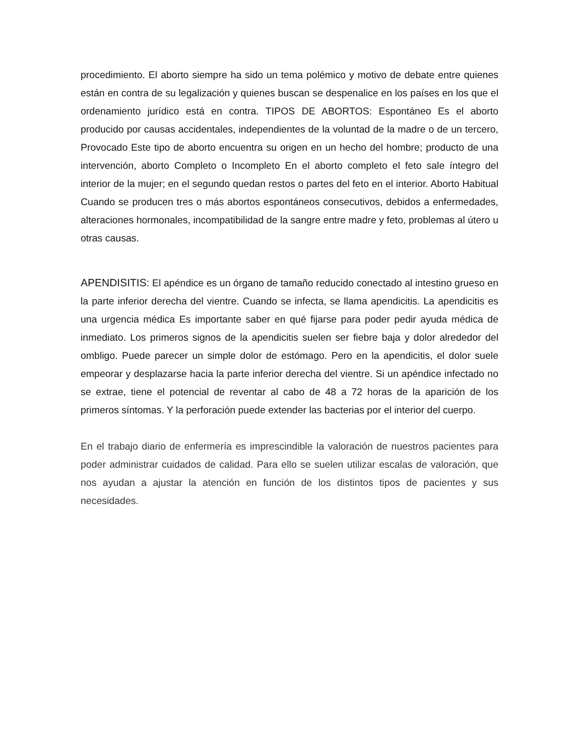procedimiento. El aborto siempre ha sido un tema polémico y motivo de debate entre quienes están en contra de su legalización y quienes buscan se despenalice en los países en los que el ordenamiento jurídico está en contra. TIPOS DE ABORTOS: Espontáneo Es el aborto producido por causas accidentales, independientes de la voluntad de la madre o de un tercero, Provocado Este tipo de aborto encuentra su origen en un hecho del hombre; producto de una intervención, aborto Completo o Incompleto En el aborto completo el feto sale íntegro del interior de la mujer; en el segundo quedan restos o partes del feto en el interior. Aborto Habitual Cuando se producen tres o más abortos espontáneos consecutivos, debidos a enfermedades, alteraciones hormonales, incompatibilidad de la sangre entre madre y feto, problemas al útero u otras causas.
APENDISITIS: El apéndice es un órgano de tamaño reducido conectado al intestino grueso en la parte inferior derecha del vientre. Cuando se infecta, se llama apendicitis. La apendicitis es una urgencia médica Es importante saber en qué fijarse para poder pedir ayuda médica de inmediato. Los primeros signos de la apendicitis suelen ser fiebre baja y dolor alrededor del ombligo. Puede parecer un simple dolor de estómago. Pero en la apendicitis, el dolor suele empeorar y desplazarse hacia la parte inferior derecha del vientre. Si un apéndice infectado no se extrae, tiene el potencial de reventar al cabo de 48 a 72 horas de la aparición de los primeros síntomas. Y la perforación puede extender las bacterias por el interior del cuerpo.
En el trabajo diario de enfermería es imprescindible la valoración de nuestros pacientes para poder administrar cuidados de calidad. Para ello se suelen utilizar escalas de valoración, que nos ayudan a ajustar la atención en función de los distintos tipos de pacientes y sus necesidades.